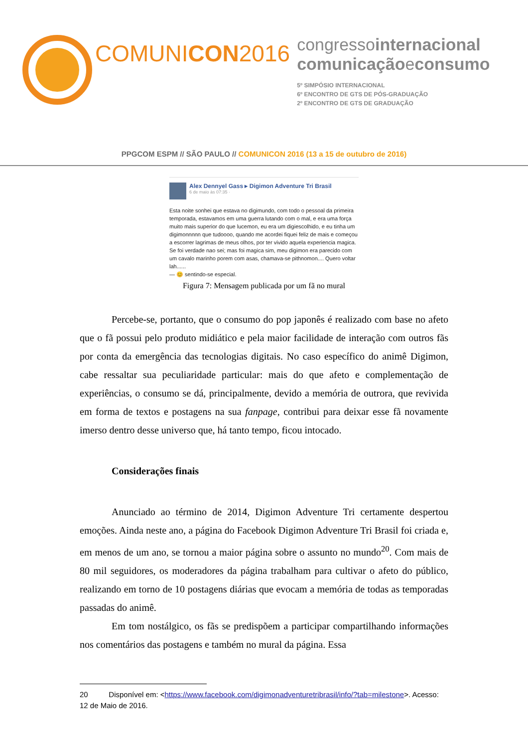COMUNICON2016
congressointernacional
comunicaçãoeconsumo
5º SIMPÓSIO INTERNACIONAL
6º ENCONTRO DE GTS DE PÓS-GRADUAÇÃO
2º ENCONTRO DE GTS DE GRADUAÇÃO
PPGCOM ESPM // SÃO PAULO // COMUNICON 2016 (13 a 15 de outubro de 2016)
Alex Dennyel Gass ▸ Digimon Adventure Tri Brasil
6 de maio às 07:35 ·
Esta noite sonhei que estava no digimundo, com todo o pessoal da primeira temporada, estavamos em uma guerra lutando com o mal, e era uma força muito mais superior do que lucemon, eu era um digiescolhido, e eu tinha um digimonnnnn que tudoooo, quando me acordei fiquei feliz de mais e começou a escorrer lagrimas de meus olhos, por ter vivido aquela experiencia magica. Se foi verdade nao sei; mas foi magica sim, meu digimon era parecido com um cavalo marinho porem com asas, chamava-se pithnomon.... Quero voltar lah......
— 😊 sentindo-se especial.
Figura 7: Mensagem publicada por um fã no mural
Percebe-se, portanto, que o consumo do pop japonês é realizado com base no afeto que o fã possui pelo produto midiático e pela maior facilidade de interação com outros fãs por conta da emergência das tecnologias digitais. No caso específico do animê Digimon, cabe ressaltar sua peculiaridade particular: mais do que afeto e complementação de experiências, o consumo se dá, principalmente, devido a memória de outrora, que revivida em forma de textos e postagens na sua fanpage, contribui para deixar esse fã novamente imerso dentro desse universo que, há tanto tempo, ficou intocado.
Considerações finais
Anunciado ao término de 2014, Digimon Adventure Tri certamente despertou emoções. Ainda neste ano, a página do Facebook Digimon Adventure Tri Brasil foi criada e, em menos de um ano, se tornou a maior página sobre o assunto no mundo<sup>20</sup>. Com mais de 80 mil seguidores, os moderadores da página trabalham para cultivar o afeto do público, realizando em torno de 10 postagens diárias que evocam a memória de todas as temporadas passadas do animê.
Em tom nostálgico, os fãs se predispõem a participar compartilhando informações nos comentários das postagens e também no mural da página. Essa
20 Disponível em: <https://www.facebook.com/digimonadventuretribrasil/info/?tab=milestone>. Acesso: 12 de Maio de 2016.